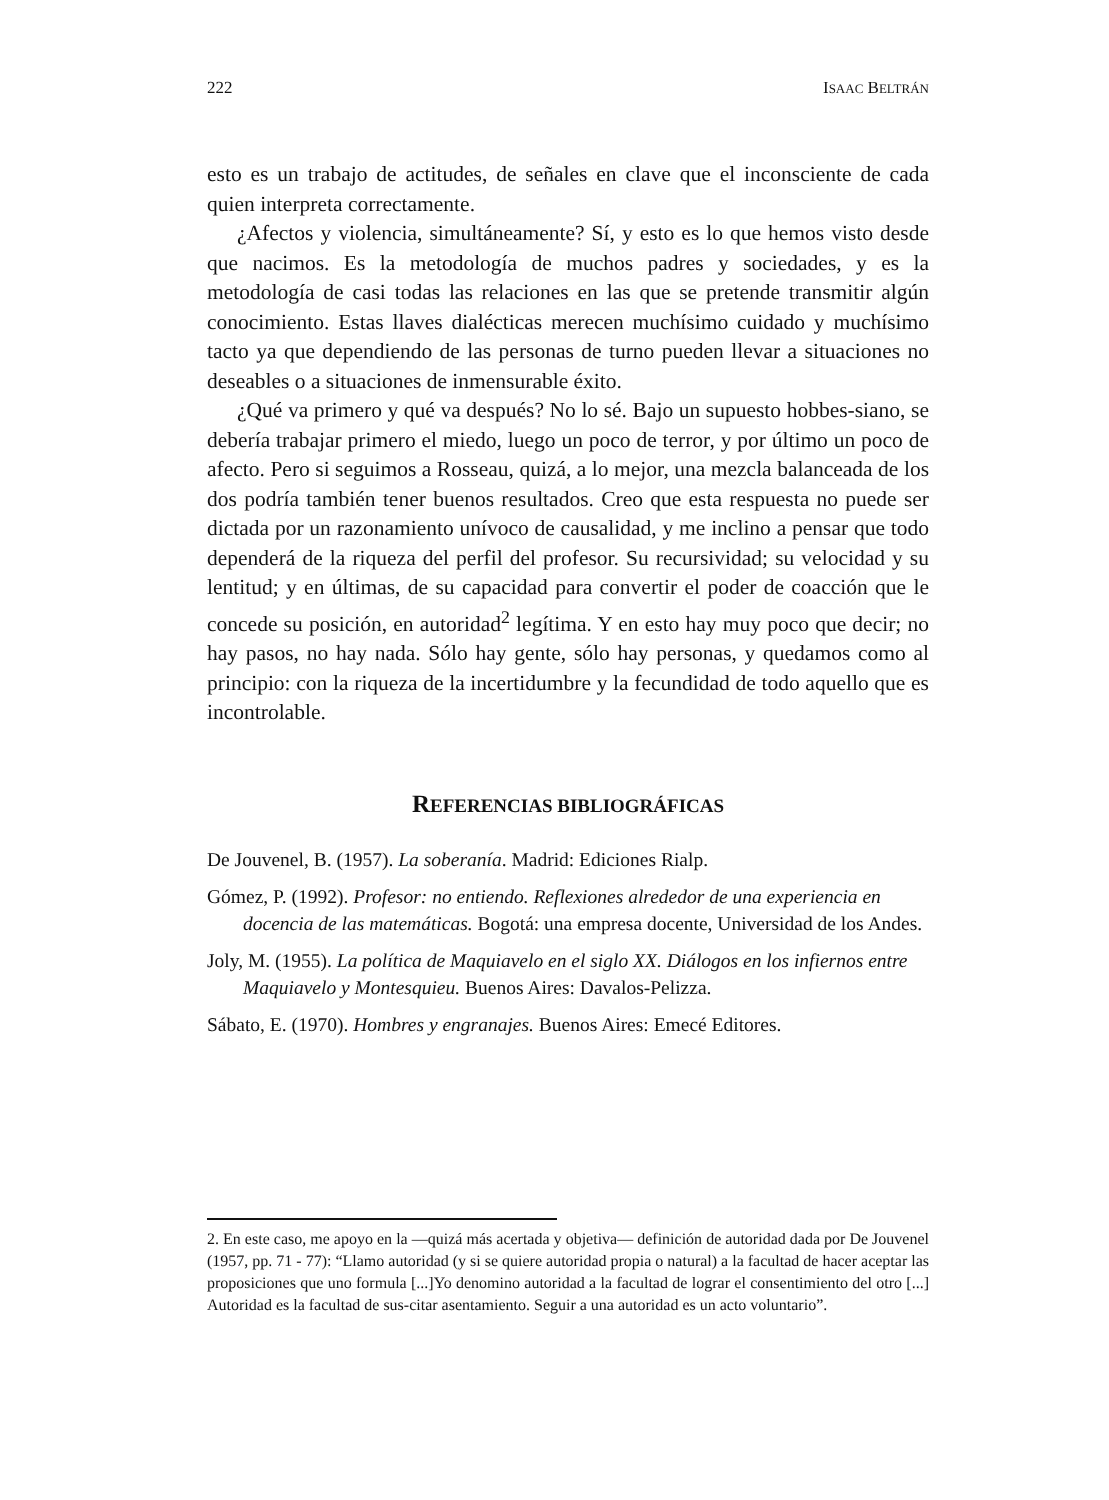222 ISAAC BELTRÁN
esto es un trabajo de actitudes, de señales en clave que el inconsciente de cada quien interpreta correctamente.
¿Afectos y violencia, simultáneamente? Sí, y esto es lo que hemos visto desde que nacimos. Es la metodología de muchos padres y sociedades, y es la metodología de casi todas las relaciones en las que se pretende transmitir algún conocimiento. Estas llaves dialécticas merecen muchísimo cuidado y muchísimo tacto ya que dependiendo de las personas de turno pueden llevar a situaciones no deseables o a situaciones de inmensurable éxito.
¿Qué va primero y qué va después? No lo sé. Bajo un supuesto hobbes-siano, se debería trabajar primero el miedo, luego un poco de terror, y por último un poco de afecto. Pero si seguimos a Rosseau, quizá, a lo mejor, una mezcla balanceada de los dos podría también tener buenos resultados. Creo que esta respuesta no puede ser dictada por un razonamiento unívoco de causalidad, y me inclino a pensar que todo dependerá de la riqueza del perfil del profesor. Su recursividad; su velocidad y su lentitud; y en últimas, de su capacidad para convertir el poder de coacción que le concede su posición, en autoridad<sup>2</sup> legítima. Y en esto hay muy poco que decir; no hay pasos, no hay nada. Sólo hay gente, sólo hay personas, y quedamos como al principio: con la riqueza de la incertidumbre y la fecundidad de todo aquello que es incontrolable.
REFERENCIAS BIBLIOGRÁFICAS
De Jouvenel, B. (1957). La soberanía. Madrid: Ediciones Rialp.
Gómez, P. (1992). Profesor: no entiendo. Reflexiones alrededor de una experiencia en docencia de las matemáticas. Bogotá: una empresa docente, Universidad de los Andes.
Joly, M. (1955). La política de Maquiavelo en el siglo XX. Diálogos en los infiernos entre Maquiavelo y Montesquieu. Buenos Aires: Davalos-Pelizza.
Sábato, E. (1970). Hombres y engranajes. Buenos Aires: Emecé Editores.
2. En este caso, me apoyo en la —quizá más acertada y objetiva— definición de autoridad dada por De Jouvenel (1957, pp. 71 - 77): “Llamo autoridad (y si se quiere autoridad propia o natural) a la facultad de hacer aceptar las proposiciones que uno formula [...]Yo denomino autoridad a la facultad de lograr el consentimiento del otro [...] Autoridad es la facultad de sus-citar asentamiento. Seguir a una autoridad es un acto voluntario”.